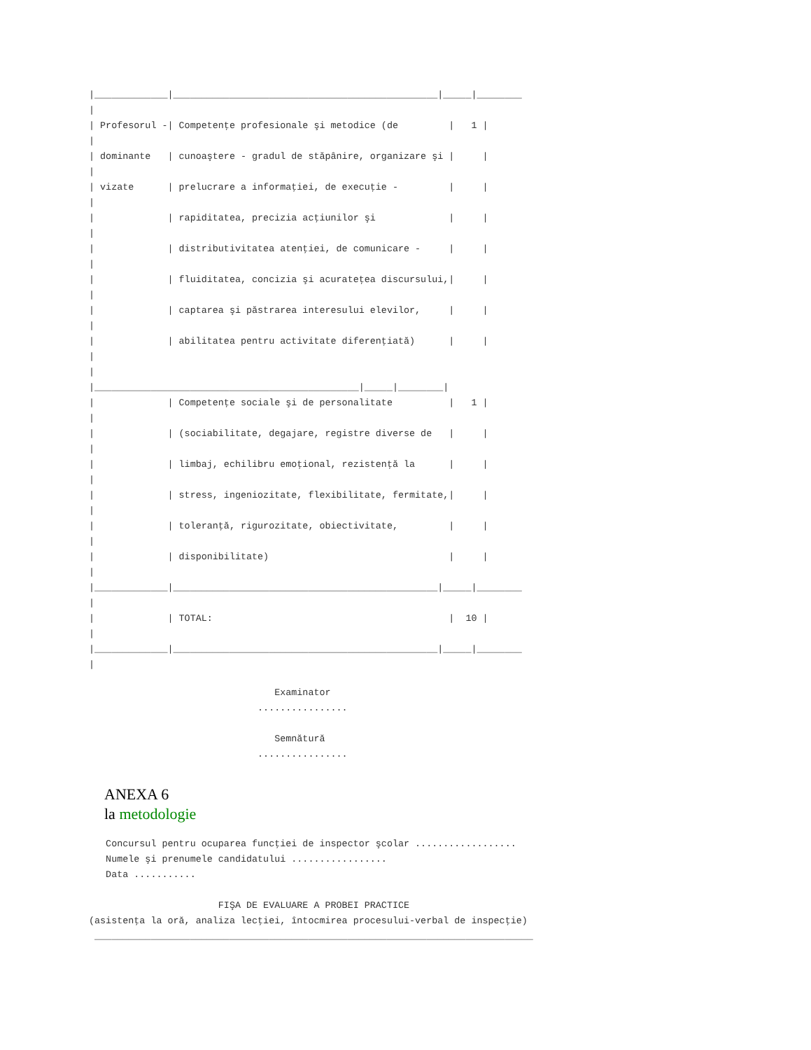|_____________|_______________________________________________|_____|________
|
| Profesorul -| Competenţe profesionale şi metodice (de         |   1 |
|
| dominante   | cunoaştere - gradul de stăpânire, organizare şi |     |
|
| vizate      | prelucrare a informaţiei, de execuţie -         |     |
|
|             | rapiditatea, precizia acţiunilor şi             |     |
|
|             | distributivitatea atenţiei, de comunicare -     |     |
|
|             | fluiditatea, concizia şi acurateţea discursului,|     |
|
|             | captarea şi păstrarea interesului elevilor,     |     |
|
|             | abilitatea pentru activitate diferenţiată)      |     |
|
|
|_______________________________________________|_____|________|
|             | Competenţe sociale şi de personalitate          |   1 |
|
|             | (sociabilitate, degajare, registre diverse de   |     |
|
|             | limbaj, echilibru emoţional, rezistenţă la      |     |
|
|             | stress, ingeniozitate, flexibilitate, fermitate,|     |
|
|             | toleranţă, rigurozitate, obiectivitate,         |     |
|
|             | disponibilitate)                                |     |
|
|_____________|_______________________________________________|_____|________
|
|             | TOTAL:                                          |  10 |
|
|_____________|_______________________________________________|_____|________
|
                                 Examinator
                              ................

                                 Semnătură
                              ................
ANEXA 6
la metodologie
   Concursul pentru ocuparea funcţiei de inspector şcolar ..................
   Numele şi prenumele candidatului .................
   Data ...........

                       FIŞA DE EVALUARE A PROBEI PRACTICE
(asistenţa la oră, analiza lecţiei, întocmirea procesului-verbal de inspecţie)
 ______________________________________________________________________________